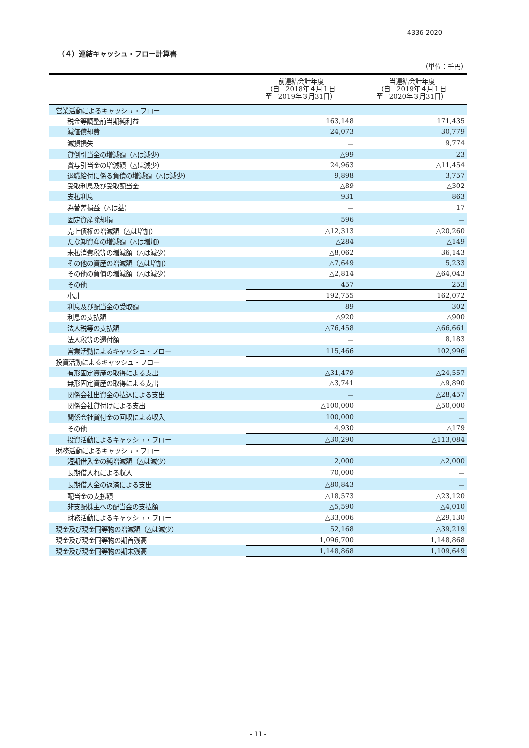4336 2020
（４）連結キャッシュ・フロー計算書
（単位：千円）
| | 前連結会計年度 （自 2018年４月１日 至 2019年３月31日） | 当連結会計年度 （自 2019年４月１日 至 2020年３月31日） |
| --- | --- | --- |
| 営業活動によるキャッシュ・フロー | | |
| 税金等調整前当期純利益 | 163,148 | 171,435 |
| 減価償却費 | 24,073 | 30,779 |
| 減損損失 | － | 9,774 |
| 貸倒引当金の増減額（△は減少） | △99 | 23 |
| 賞与引当金の増減額（△は減少） | 24,963 | △11,454 |
| 退職給付に係る負債の増減額（△は減少） | 9,898 | 3,757 |
| 受取利息及び受取配当金 | △89 | △302 |
| 支払利息 | 931 | 863 |
| 為替差損益（△は益） | － | 17 |
| 固定資産除却損 | 596 | － |
| 売上債権の増減額（△は増加） | △12,313 | △20,260 |
| たな卸資産の増減額（△は増加） | △284 | △149 |
| 未払消費税等の増減額（△は減少） | △8,062 | 36,143 |
| その他の資産の増減額（△は増加） | △7,649 | 5,233 |
| その他の負債の増減額（△は減少） | △2,814 | △64,043 |
| その他 | 457 | 253 |
| 小計 | 192,755 | 162,072 |
| 利息及び配当金の受取額 | 89 | 302 |
| 利息の支払額 | △920 | △900 |
| 法人税等の支払額 | △76,458 | △66,661 |
| 法人税等の還付額 | － | 8,183 |
| 営業活動によるキャッシュ・フロー | 115,466 | 102,996 |
| 投資活動によるキャッシュ・フロー | | |
| 有形固定資産の取得による支出 | △31,479 | △24,557 |
| 無形固定資産の取得による支出 | △3,741 | △9,890 |
| 関係会社出資金の払込による支出 | － | △28,457 |
| 関係会社貸付けによる支出 | △100,000 | △50,000 |
| 関係会社貸付金の回収による収入 | 100,000 | － |
| その他 | 4,930 | △179 |
| 投資活動によるキャッシュ・フロー | △30,290 | △113,084 |
| 財務活動によるキャッシュ・フロー | | |
| 短期借入金の純増減額（△は減少） | 2,000 | △2,000 |
| 長期借入れによる収入 | 70,000 | － |
| 長期借入金の返済による支出 | △80,843 | － |
| 配当金の支払額 | △18,573 | △23,120 |
| 非支配株主への配当金の支払額 | △5,590 | △4,010 |
| 財務活動によるキャッシュ・フロー | △33,006 | △29,130 |
| 現金及び現金同等物の増減額（△は減少） | 52,168 | △39,219 |
| 現金及び現金同等物の期首残高 | 1,096,700 | 1,148,868 |
| 現金及び現金同等物の期末残高 | 1,148,868 | 1,109,649 |
- 11 -